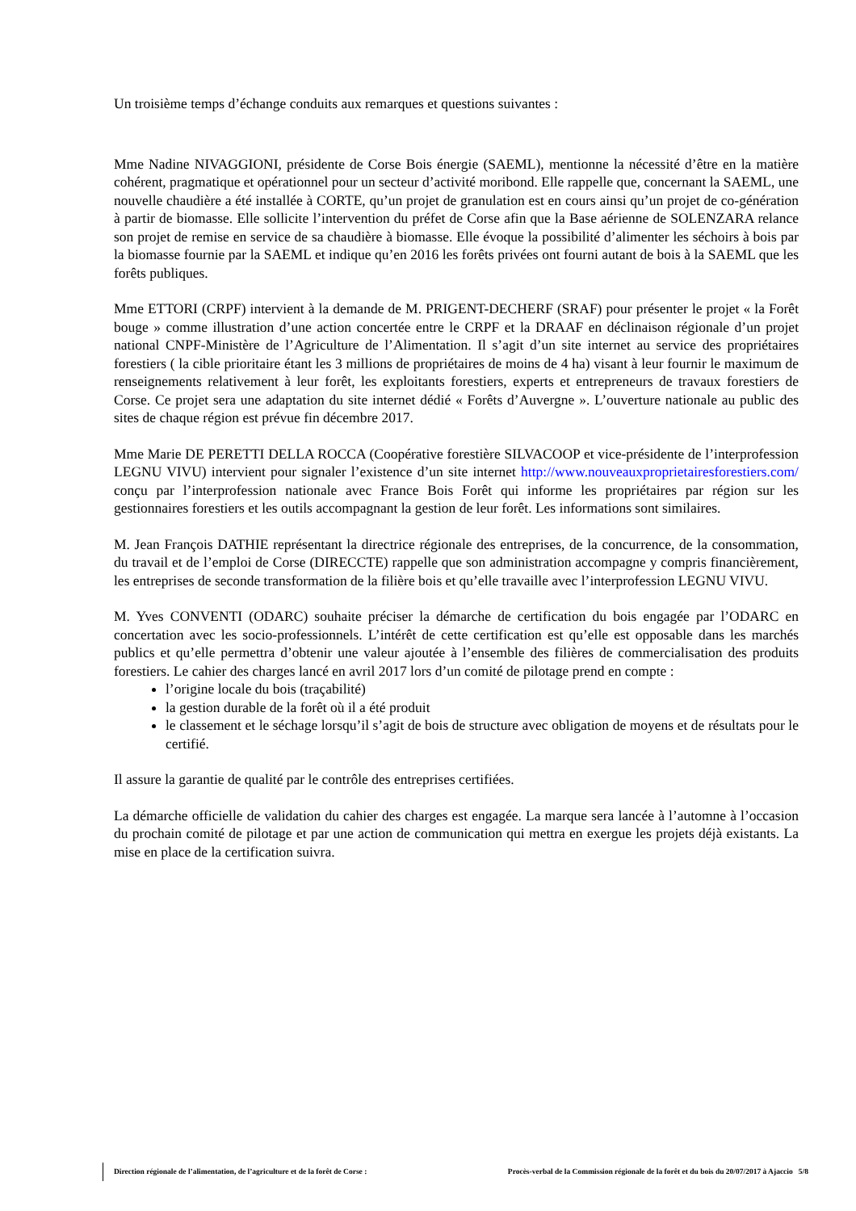Un troisième temps d’échange conduits aux remarques et questions suivantes :
Mme Nadine NIVAGGIONI, présidente de Corse Bois énergie (SAEML), mentionne la nécessité d’être en la matière cohérent, pragmatique et opérationnel pour un secteur d’activité moribond. Elle rappelle que, concernant la SAEML, une nouvelle chaudière a été installée à CORTE, qu’un projet de granulation est en cours ainsi qu’un projet de co-génération à partir de biomasse. Elle sollicite l’intervention du préfet de Corse afin que la Base aérienne de SOLENZARA relance son projet de remise en service de sa chaudière à biomasse. Elle évoque la possibilité d’alimenter les séchoirs à bois par la biomasse fournie par la SAEML et indique qu’en 2016 les forêts privées ont fourni autant de bois à la SAEML que les forêts publiques.
Mme ETTORI (CRPF) intervient à la demande de M. PRIGENT-DECHERF (SRAF) pour présenter le projet « la Forêt bouge » comme illustration d’une action concertée entre le CRPF et la DRAAF en déclinaison régionale d’un projet national CNPF-Ministère de l’Agriculture de l’Alimentation. Il s’agit d’un site internet au service des propriétaires forestiers ( la cible prioritaire étant les 3 millions de propriétaires de moins de 4 ha) visant à leur fournir le maximum de renseignements relativement à leur forêt, les exploitants forestiers, experts et entrepreneurs de travaux forestiers de Corse. Ce projet sera une adaptation du site internet dédié « Forêts d’Auvergne ». L’ouverture nationale au public des sites de chaque région est prévue fin décembre 2017.
Mme Marie DE PERETTI DELLA ROCCA (Coopérative forestière SILVACOOP et vice-présidente de l’interprofession LEGNU VIVU) intervient pour signaler l’existence d’un site internet http://www.nouveauxproprietairesforestiers.com/ conçu par l’interprofession nationale avec France Bois Forêt qui informe les propriétaires par région sur les gestionnaires forestiers et les outils accompagnant la gestion de leur forêt. Les informations sont similaires.
M. Jean François DATHIE représentant la directrice régionale des entreprises, de la concurrence, de la consommation, du travail et de l’emploi de Corse (DIRECCTE) rappelle que son administration accompagne y compris financièrement, les entreprises de seconde transformation de la filière bois et qu’elle travaille avec l’interprofession LEGNU VIVU.
M. Yves CONVENTI (ODARC) souhaite préciser la démarche de certification du bois engagée par l’ODARC en concertation avec les socio-professionnels. L’intérêt de cette certification est qu’elle est opposable dans les marchés publics et qu’elle permettra d’obtenir une valeur ajoutée à l’ensemble des filières de commercialisation des produits forestiers. Le cahier des charges lancé en avril 2017 lors d’un comité de pilotage prend en compte :
l’origine locale du bois (traçabilité)
la gestion durable de la forêt où il a été produit
le classement et le séchage lorsqu’il s’agit de bois de structure avec obligation de moyens et de résultats pour le certifié.
Il assure la garantie de qualité par le contrôle des entreprises certifiées.
La démarche officielle de validation du cahier des charges est engagée. La marque sera lancée à l’automne à l’occasion du prochain comité de pilotage et par une action de communication qui mettra en exergue les projets déjà existants. La mise en place de la certification suivra.
Direction régionale de l’alimentation, de l’agriculture et de la forêt de Corse : Procès-verbal de la Commission régionale de la forêt et du bois du 20/07/2017 à Ajaccio 5/8